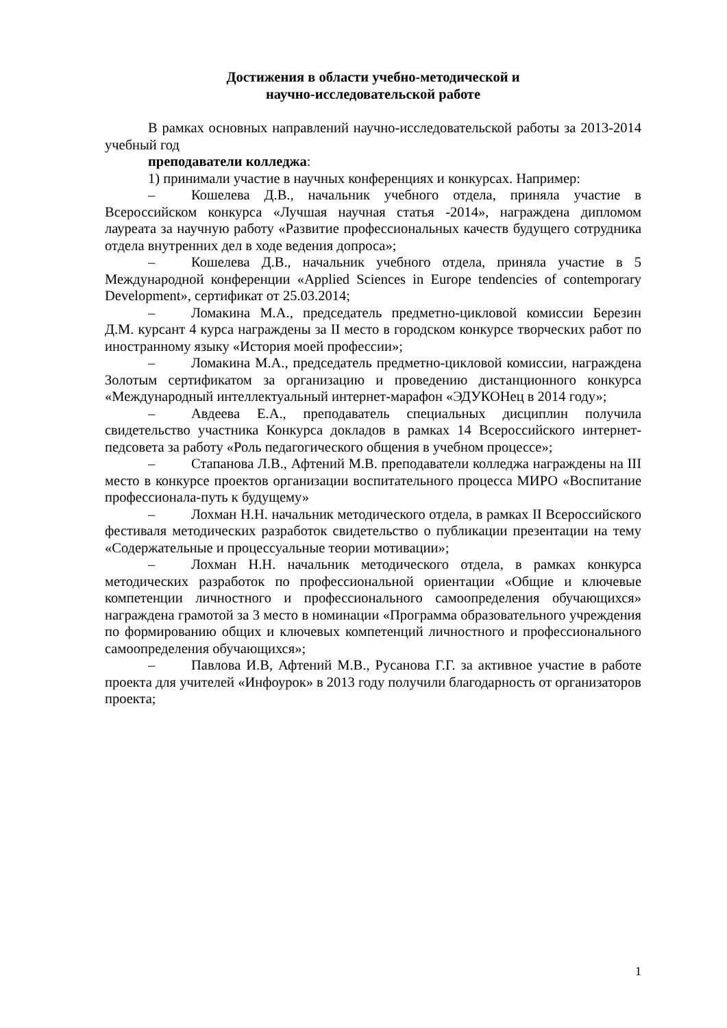Достижения в области учебно-методической и
научно-исследовательской работе
В рамках основных направлений научно-исследовательской работы за 2013-2014 учебный год
преподаватели колледжа:
1) принимали участие в научных конференциях и конкурсах. Например:
– Кошелева Д.В., начальник учебного отдела, приняла участие в Всероссийском конкурса «Лучшая научная статья -2014», награждена дипломом лауреата за научную работу «Развитие профессиональных качеств будущего сотрудника отдела внутренних дел в ходе ведения допроса»;
– Кошелева Д.В., начальник учебного отдела, приняла участие в 5 Международной конференции «Applied Sciences in Europe tendencies of contemporary Development», сертификат от 25.03.2014;
– Ломакина М.А., председатель предметно-цикловой комиссии Березин Д.М. курсант 4 курса награждены за II место в городском конкурсе творческих работ по иностранному языку «История моей профессии»;
– Ломакина М.А., председатель предметно-цикловой комиссии, награждена Золотым сертификатом за организацию и проведению дистанционного конкурса «Международный интеллектуальный интернет-марафон «ЭДУКОНец в 2014 году»;
– Авдеева Е.А., преподаватель специальных дисциплин получила свидетельство участника Конкурса докладов в рамках 14 Всероссийского интернет-педсовета за работу «Роль педагогического общения в учебном процессе»;
– Стапанова Л.В., Афтений М.В. преподаватели колледжа награждены на III место в конкурсе проектов организации воспитательного процесса МИРО «Воспитание профессионала-путь к будущему»
– Лохман Н.Н. начальник методического отдела, в рамках II Всероссийского фестиваля методических разработок свидетельство о публикации презентации на тему «Содержательные и процессуальные теории мотивации»;
– Лохман Н.Н. начальник методического отдела, в рамках конкурса методических разработок по профессиональной ориентации «Общие и ключевые компетенции личностного и профессионального самоопределения обучающихся» награждена грамотой за 3 место в номинации «Программа образовательного учреждения по формированию общих и ключевых компетенций личностного и профессионального самоопределения обучающихся»;
– Павлова И.В, Афтений М.В., Русанова Г.Г. за активное участие в работе проекта для учителей «Инфоурок» в 2013 году получили благодарность от организаторов проекта;
1